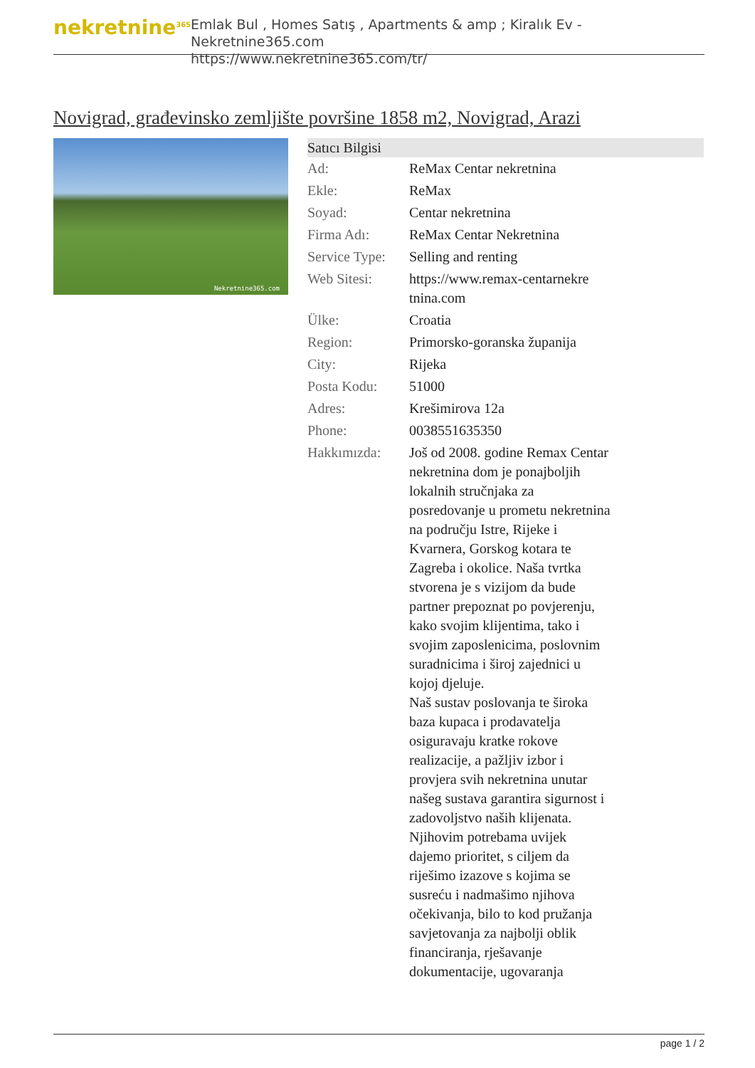nekretnine<sup>365</sup>
Emlak Bul , Homes Satış , Apartments & amp ; Kiralık Ev - Nekretnine365.com
https://www.nekretnine365.com/tr/
Novigrad, građevinsko zemljište površine 1858 m2, Novigrad, Arazi
Nekretnine365.com
| Satıcı Bilgisi | |
| --- | --- |
| Ad: | ReMax Centar nekretnina |
| Ekle: | ReMax |
| Soyad: | Centar nekretnina |
| Firma Adı: | ReMax Centar Nekretnina |
| Service Type: | Selling and renting |
| Web Sitesi: | https://www.remax-centarnekre tnina.com |
| Ülke: | Croatia |
| Region: | Primorsko-goranska županija |
| City: | Rijeka |
| Posta Kodu: | 51000 |
| Adres: | Krešimirova 12a |
| Phone: | 0038551635350 |
| Hakkımızda: | Još od 2008. godine Remax Centar nekretnina dom je ponajboljih lokalnih stručnjaka za posredovanje u prometu nekretnina na području Istre, Rijeke i Kvarnera, Gorskog kotara te Zagreba i okolice. Naša tvrtka stvorena je s vizijom da bude partner prepoznat po povjerenju, kako svojim klijentima, tako i svojim zaposlenicima, poslovnim suradnicima i široj zajednici u kojoj djeluje. Naš sustav poslovanja te široka baza kupaca i prodavatelja osiguravaju kratke rokove realizacije, a pažljiv izbor i provjera svih nekretnina unutar našeg sustava garantira sigurnost i zadovoljstvo naših klijenata. Njihovim potrebama uvijek dajemo prioritet, s ciljem da riješimo izazove s kojima se susreću i nadmašimo njihova očekivanja, bilo to kod pružanja savjetovanja za najbolji oblik financiranja, rješavanje dokumentacije, ugovaranja |
page 1 / 2